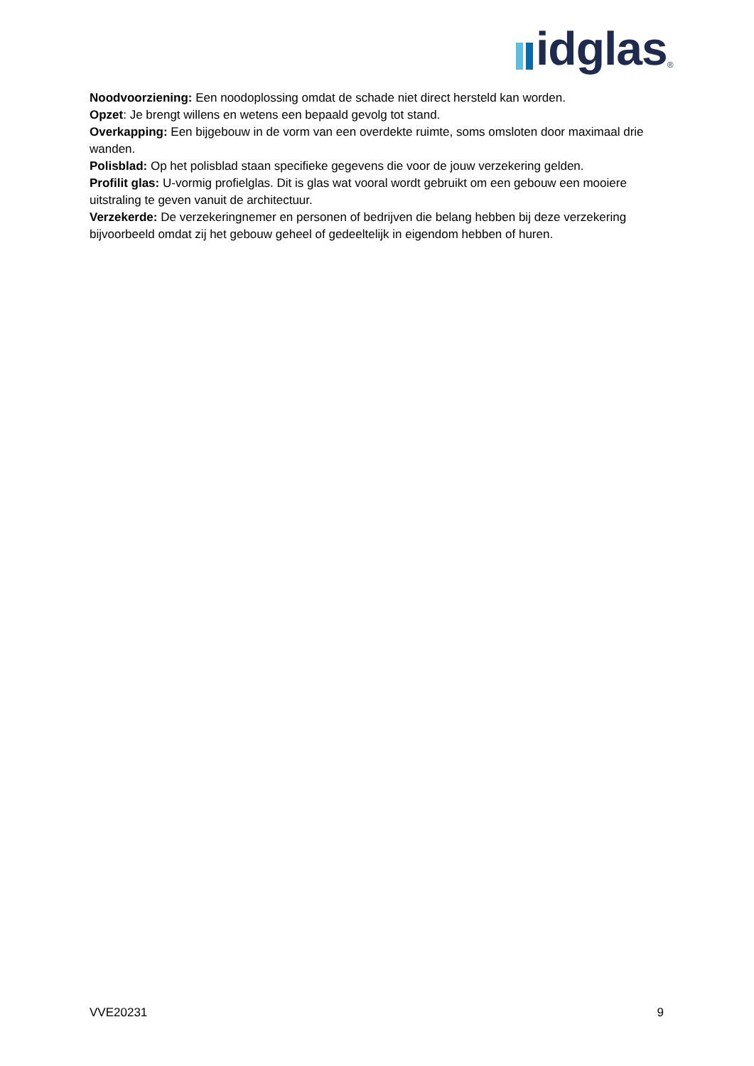idglas<sup>®</sup>
Noodvoorziening: Een noodoplossing omdat de schade niet direct hersteld kan worden.
Opzet: Je brengt willens en wetens een bepaald gevolg tot stand.
Overkapping: Een bijgebouw in de vorm van een overdekte ruimte, soms omsloten door maximaal drie wanden.
Polisblad: Op het polisblad staan specifieke gegevens die voor de jouw verzekering gelden.
Profilit glas: U-vormig profielglas. Dit is glas wat vooral wordt gebruikt om een gebouw een mooiere uitstraling te geven vanuit de architectuur.
Verzekerde: De verzekeringnemer en personen of bedrijven die belang hebben bij deze verzekering bijvoorbeeld omdat zij het gebouw geheel of gedeeltelijk in eigendom hebben of huren.
VVE20231 9